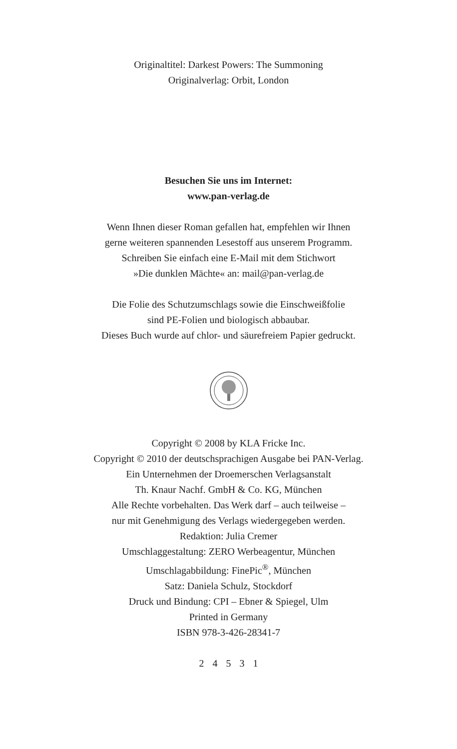Originaltitel: Darkest Powers: The Summoning
Originalverlag: Orbit, London
Besuchen Sie uns im Internet:
www.pan-verlag.de
Wenn Ihnen dieser Roman gefallen hat, empfehlen wir Ihnen
gerne weiteren spannenden Lesestoff aus unserem Programm.
Schreiben Sie einfach eine E-Mail mit dem Stichwort
»Die dunklen Mächte« an: mail@pan-verlag.de
Die Folie des Schutzumschlags sowie die Einschweißfolie
sind PE-Folien und biologisch abbaubar.
Dieses Buch wurde auf chlor- und säurefreiem Papier gedruckt.
Copyright © 2008 by KLA Fricke Inc.
Copyright © 2010 der deutschsprachigen Ausgabe bei PAN-Verlag.
Ein Unternehmen der Droemerschen Verlagsanstalt
Th. Knaur Nachf. GmbH & Co. KG, München
Alle Rechte vorbehalten. Das Werk darf – auch teilweise –
nur mit Genehmigung des Verlags wiedergegeben werden.
Redaktion: Julia Cremer
Umschlaggestaltung: ZERO Werbeagentur, München
Umschlagabbildung: FinePic<sup>®</sup>, München
Satz: Daniela Schulz, Stockdorf
Druck und Bindung: CPI – Ebner & Spiegel, Ulm
Printed in Germany
ISBN 978-3-426-28341-7
2 4 5 3 1